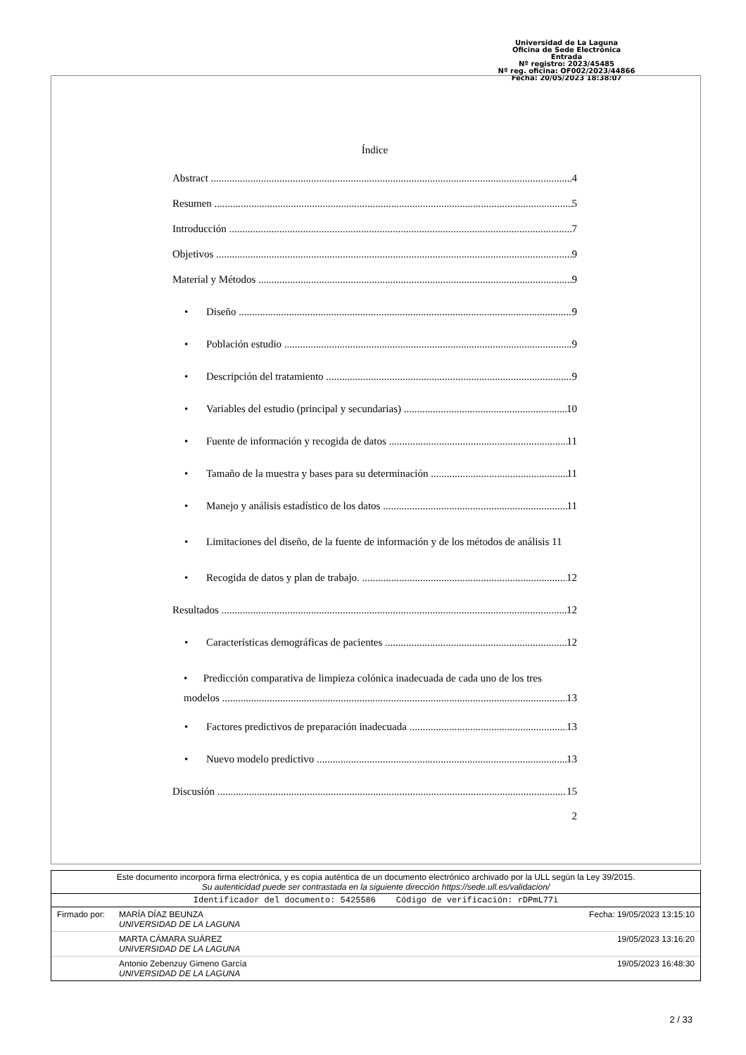Universidad de La Laguna
Oficina de Sede Electrónica
Entrada
Nº registro: 2023/45485
Nº reg. oficina: OF002/2023/44866
Fecha: 20/05/2023 18:38:07
Índice
Abstract 4
Resumen 5
Introducción 7
Objetivos 9
Material y Métodos 9
• Diseño 9
• Población estudio 9
• Descripción del tratamiento 9
• Variables del estudio (principal y secundarias) 10
• Fuente de información y recogida de datos 11
• Tamaño de la muestra y bases para su determinación 11
• Manejo y análisis estadístico de los datos 11
• Limitaciones del diseño, de la fuente de información y de los métodos de análisis 11
• Recogida de datos y plan de trabajo. 12
Resultados 12
• Características demográficas de pacientes 12
• Predicción comparativa de limpieza colónica inadecuada de cada uno de los tres
modelos 13
• Factores predictivos de preparación inadecuada 13
• Nuevo modelo predictivo 13
Discusión 15
2
Este documento incorpora firma electrónica, y es copia auténtica de un documento electrónico archivado por la ULL según la Ley 39/2015.
Su autenticidad puede ser contrastada en la siguiente dirección https://sede.ull.es/validacion/
Identificador del documento: 5425586 Código de verificación: rDPmL77i
Firmado por: MARÍA DÍAZ BEUNZA
UNIVERSIDAD DE LA LAGUNA Fecha: 19/05/2023 13:15:10
MARTA CÁMARA SUÁREZ
UNIVERSIDAD DE LA LAGUNA 19/05/2023 13:16:20
Antonio Zebenzuy Gimeno García
UNIVERSIDAD DE LA LAGUNA 19/05/2023 16:48:30
2 / 33